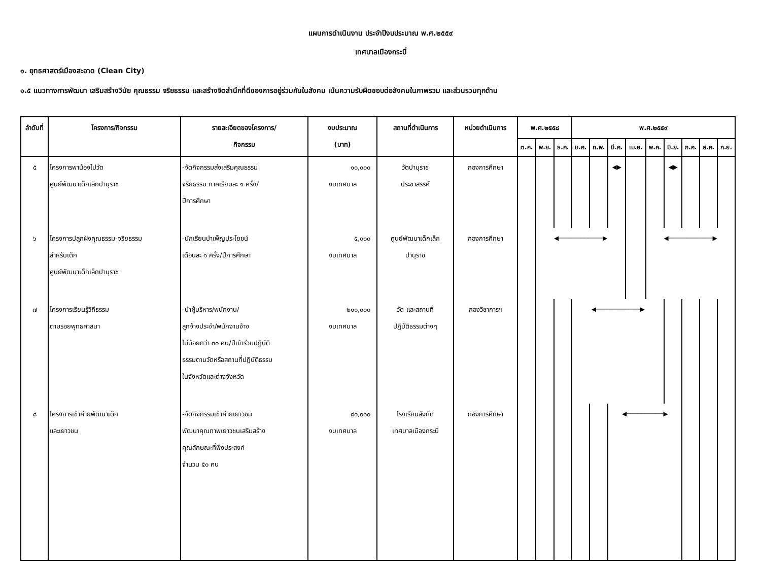แผนการดำเนินงาน ประจำปีงบประมาณ พ.ศ.๒๕๕๙
เทศบาลเมืองกระบี่
๑. ยุทธศาสตร์เมืองสะอาด (Clean City)
๑.๕ แนวทางการพัฒนา เสริมสร้างวินัย คุณธรรม จริยธรรม และสร้างจิตสำนึกที่ดีของการอยู่ร่วมกันในสังคม เน้นความรับผิดชอบต่อสังคมในภาพรวม และส่วนรวมทุกด้าน
| ลำดับที่ | โครงการ/กิจกรรม | รายละเอียดของโครงการ/ กิจกรรม | งบประมาณ (บาท) | สถานที่ดำเนินการ | หน่วยดำเนินการ | พ.ศ.๒๕๕๘ | | | พ.ศ.๒๕๕๙ | | | | | | | | |
| --- | --- | --- | --- | --- | --- | --- | --- | --- | --- | --- | --- | --- | --- | --- | --- | --- | --- |
| | | | | | | ต.ค. | พ.ย. | ธ.ค. | ม.ค. | ก.พ. | มี.ค. | เม.ย. | พ.ค. | มิ.ย. | ก.ค. | ส.ค. | ก.ย. |
| ๕ | โครงการพาน้องไปวัด ศูนย์พัฒนาเด็กเล็กปานุราช | -จัดกิจกรรมส่งเสริมคุณธรรม จริยธรรม ภาคเรียนละ ๑ ครั้ง/ ปีการศึกษา | ๑๐,๐๐๐ งบเทศบาล | วัดปานุราช ประชาสรรค์ | กองการศึกษา | | | | | | ◀▶ | | | ◀▶ | | | |
| ๖ | โครงการปลูกฝังคุณธรรม-จริยธรรม สำหรับเด็ก ศูนย์พัฒนาเด็กเล็กปานุราช | -นักเรียนบำเพ็ญประโยชน์ เดือนละ ๑ ครั้ง/ปีการศึกษา | ๕,๐๐๐ งบเทศบาล | ศูนย์พัฒนาเด็กเล็ก ปานุราช | กองการศึกษา | | ◀────────────▶ | | | | | | ◀────────────▶ | | | | |
| ๗ | โครงการเรียนรู้วิถีธรรม ตามรอยพุทธศาสนา | -นำผู้บริหาร/พนักงาน/ ลูกจ้างประจำ/พนักงานจ้าง ไม่น้อยกว่า ๓๐ คน/ปีเข้าร่วมปฏิบัติ ธรรมตามวัดหรือสถานที่ปฏิบัติธรรม ในจังหวัดและต่างจังหวัด | ๒๐๐,๐๐๐ งบเทศบาล | วัด และสถานที่ ปฏิบัติธรรมต่างๆ | กองวิชาการฯ | | | | ◀────────────▶ | | | | | | | | |
| ๘ | โครงการเข้าค่ายพัฒนาเด็ก และเยาวชน | -จัดกิจกรรมเข้าค่ายเยาวชน พัฒนาคุณภาพเยาวชนเสริมสร้าง คุณลักษณะที่พึงประสงค์ จำนวน ๕๐ คน | ๘๐,๐๐๐ งบเทศบาล | โรงเรียนสังกัด เทศบาลเมืองกระบี่ | กองการศึกษา | | | | | | ◀──────────▶ | | | | | | |